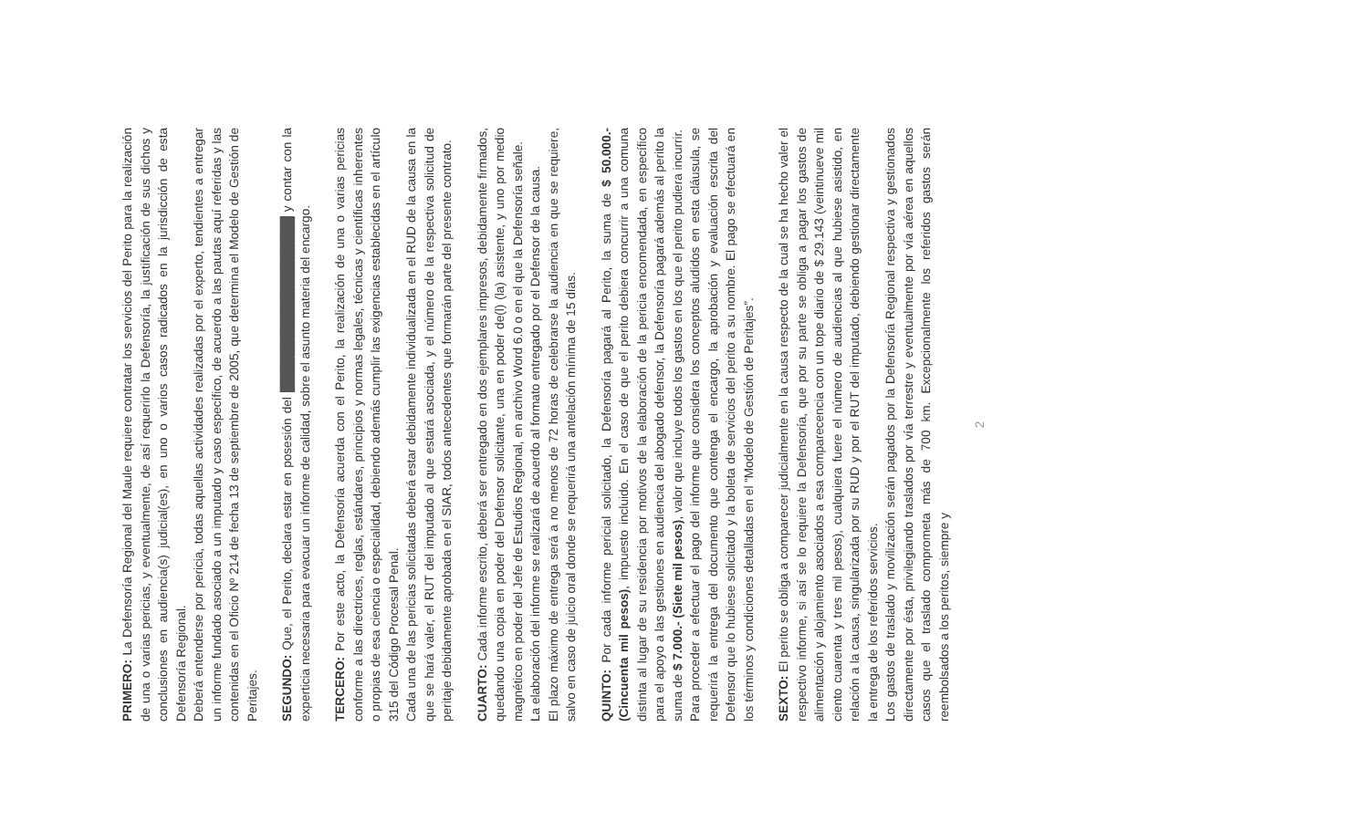PRIMERO: La Defensoría Regional del Maule requiere contratar los servicios del Perito para la realización de una o varias pericias, y eventualmente, de así requerirlo la Defensoría, la justificación de sus dichos y conclusiones en audiencia(s) judicial(es), en uno o varios casos radicados en la jurisdicción de esta Defensoría Regional.
Deberá entenderse por pericia, todas aquellas actividades realizadas por el experto, tendientes a entregar un informe fundado asociado a un imputado y caso específico, de acuerdo a las pautas aquí referidas y las contenidas en el Oficio Nº 214 de fecha 13 de septiembre de 2005, que determina el Modelo de Gestión de Peritajes.
SEGUNDO: Que, el Perito, declara estar en posesión del ████████████████████ y contar con la experticia necesaria para evacuar un informe de calidad, sobre el asunto materia del encargo.
TERCERO: Por este acto, la Defensoría acuerda con el Perito, la realización de una o varias pericias conforme a las directrices, reglas, estándares, principios y normas legales, técnicas y científicas inherentes o propias de esa ciencia o especialidad, debiendo además cumplir las exigencias establecidas en el artículo 315 del Código Procesal Penal.
Cada una de las pericias solicitadas deberá estar debidamente individualizada en el RUD de la causa en la que se hará valer, el RUT del imputado al que estará asociada, y el número de la respectiva solicitud de peritaje debidamente aprobada en el SIAR, todos antecedentes que formarán parte del presente contrato.
CUARTO: Cada informe escrito, deberá ser entregado en dos ejemplares impresos, debidamente firmados, quedando una copia en poder del Defensor solicitante, una en poder de(l) (la) asistente, y uno por medio magnético en poder del Jefe de Estudios Regional, en archivo Word 6.0 o en el que la Defensoría señale.
La elaboración del informe se realizará de acuerdo al formato entregado por el Defensor de la causa.
El plazo máximo de entrega será a no menos de 72 horas de celebrarse la audiencia en que se requiere, salvo en caso de juicio oral donde se requerirá una antelación mínima de 15 días.
QUINTO: Por cada informe pericial solicitado, la Defensoría pagará al Perito, la suma de $ 50.000.- (Cincuenta mil pesos), impuesto incluido. En el caso de que el perito debiera concurrir a una comuna distinta al lugar de su residencia por motivos de la elaboración de la pericia encomendada, en específico para el apoyo a las gestiones en audiencia del abogado defensor, la Defensoría pagará además al perito la suma de $ 7.000.- (Siete mil pesos), valor que incluye todos los gastos en los que el perito pudiera incurrir.
Para proceder a efectuar el pago del informe que considera los conceptos aludidos en esta cláusula, se requerirá la entrega del documento que contenga el encargo, la aprobación y evaluación escrita del Defensor que lo hubiese solicitado y la boleta de servicios del perito a su nombre. El pago se efectuará en los términos y condiciones detalladas en el “Modelo de Gestión de Peritajes”.
SEXTO: El perito se obliga a comparecer judicialmente en la causa respecto de la cual se ha hecho valer el respectivo informe, si así se lo requiere la Defensoría, que por su parte se obliga a pagar los gastos de alimentación y alojamiento asociados a esa comparecencia con un tope diario de $ 29.143 (veintinueve mil ciento cuarenta y tres mil pesos), cualquiera fuere el número de audiencias al que hubiese asistido, en relación a la causa, singularizada por su RUD y por el RUT del imputado, debiendo gestionar directamente la entrega de los referidos servicios.
Los gastos de traslado y movilización serán pagados por la Defensoría Regional respectiva y gestionados directamente por ésta, privilegiando traslados por vía terrestre y eventualmente por vía aérea en aquellos casos que el traslado comprometa más de 700 km. Excepcionalmente los referidos gastos serán reembolsados a los peritos, siempre y
2